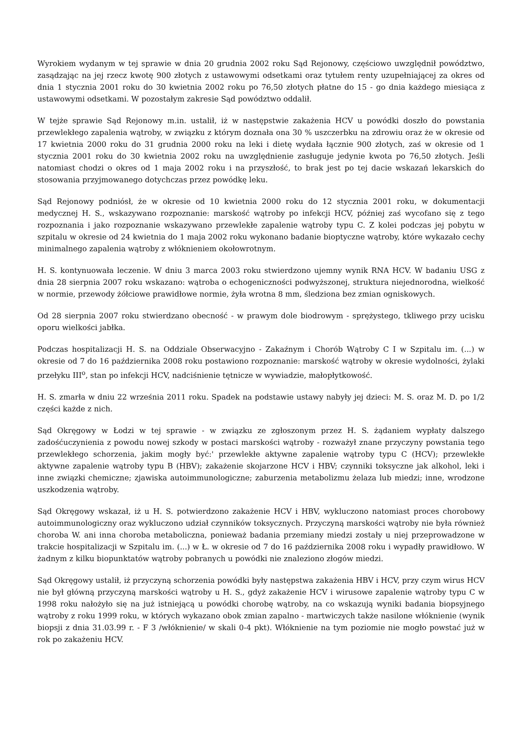Wyrokiem wydanym w tej sprawie w dnia 20 grudnia 2002 roku Sąd Rejonowy, częściowo uwzględnił powództwo, zasądzając na jej rzecz kwotę 900 złotych z ustawowymi odsetkami oraz tytułem renty uzupełniającej za okres od dnia 1 stycznia 2001 roku do 30 kwietnia 2002 roku po 76,50 złotych płatne do 15 - go dnia każdego miesiąca z ustawowymi odsetkami. W pozostałym zakresie Sąd powództwo oddalił.
W tejże sprawie Sąd Rejonowy m.in. ustalił, iż w następstwie zakażenia HCV u powódki doszło do powstania przewlekłego zapalenia wątroby, w związku z którym doznała ona 30 % uszczerbku na zdrowiu oraz że w okresie od 17 kwietnia 2000 roku do 31 grudnia 2000 roku na leki i dietę wydała łącznie 900 złotych, zaś w okresie od 1 stycznia 2001 roku do 30 kwietnia 2002 roku na uwzględnienie zasługuje jedynie kwota po 76,50 złotych. Jeśli natomiast chodzi o okres od 1 maja 2002 roku i na przyszłość, to brak jest po tej dacie wskazań lekarskich do stosowania przyjmowanego dotychczas przez powódkę leku.
Sąd Rejonowy podniósł, że w okresie od 10 kwietnia 2000 roku do 12 stycznia 2001 roku, w dokumentacji medycznej H. S., wskazywano rozpoznanie: marskość wątroby po infekcji HCV, później zaś wycofano się z tego rozpoznania i jako rozpoznanie wskazywano przewlekłe zapalenie wątroby typu C. Z kolei podczas jej pobytu w szpitalu w okresie od 24 kwietnia do 1 maja 2002 roku wykonano badanie bioptyczne wątroby, które wykazało cechy minimalnego zapalenia wątroby z włóknieniem okołowrotnym.
H. S. kontynuowała leczenie. W dniu 3 marca 2003 roku stwierdzono ujemny wynik RNA HCV. W badaniu USG z dnia 28 sierpnia 2007 roku wskazano: wątroba o echogeniczności podwyższonej, struktura niejednorodna, wielkość w normie, przewody żółciowe prawidłowe normie, żyła wrotna 8 mm, śledziona bez zmian ogniskowych.
Od 28 sierpnia 2007 roku stwierdzano obecność - w prawym dole biodrowym - sprężystego, tkliwego przy ucisku oporu wielkości jabłka.
Podczas hospitalizacji H. S. na Oddziale Obserwacyjno - Zakaźnym i Chorób Wątroby C I w Szpitalu im. (...) w okresie od 7 do 16 października 2008 roku postawiono rozpoznanie: marskość wątroby w okresie wydolności, żylaki przełyku III<sup>o</sup>, stan po infekcji HCV, nadciśnienie tętnicze w wywiadzie, małopłytkowość.
H. S. zmarła w dniu 22 września 2011 roku. Spadek na podstawie ustawy nabyły jej dzieci: M. S. oraz M. D. po 1/2 części każde z nich.
Sąd Okręgowy w Łodzi w tej sprawie - w związku ze zgłoszonym przez H. S. żądaniem wypłaty dalszego zadośćuczynienia z powodu nowej szkody w postaci marskości wątroby - rozważył znane przyczyny powstania tego przewlekłego schorzenia, jakim mogły być:' przewlekłe aktywne zapalenie wątroby typu C (HCV); przewlekłe aktywne zapalenie wątroby typu B (HBV); zakażenie skojarzone HCV i HBV; czynniki toksyczne jak alkohol, leki i inne związki chemiczne; zjawiska autoimmunologiczne; zaburzenia metabolizmu żelaza lub miedzi; inne, wrodzone uszkodzenia wątroby.
Sąd Okręgowy wskazał, iż u H. S. potwierdzono zakażenie HCV i HBV, wykluczono natomiast proces chorobowy autoimmunologiczny oraz wykluczono udział czynników toksycznych. Przyczyną marskości wątroby nie była również choroba W. ani inna choroba metaboliczna, ponieważ badania przemiany miedzi zostały u niej przeprowadzone w trakcie hospitalizacji w Szpitalu im. (...) w Ł. w okresie od 7 do 16 października 2008 roku i wypadły prawidłowo. W żadnym z kilku biopunktatów wątroby pobranych u powódki nie znaleziono złogów miedzi.
Sąd Okręgowy ustalił, iż przyczyną schorzenia powódki były następstwa zakażenia HBV i HCV, przy czym wirus HCV nie był główną przyczyną marskości wątroby u H. S., gdyż zakażenie HCV i wirusowe zapalenie wątroby typu C w 1998 roku nałożyło się na już istniejącą u powódki chorobę wątroby, na co wskazują wyniki badania biopsyjnego wątroby z roku 1999 roku, w których wykazano obok zmian zapalno - martwiczych także nasilone włóknienie (wynik biopsji z dnia 31.03.99 r. - F 3 /włóknienie/ w skali 0-4 pkt). Włóknienie na tym poziomie nie mogło powstać już w rok po zakażeniu HCV.